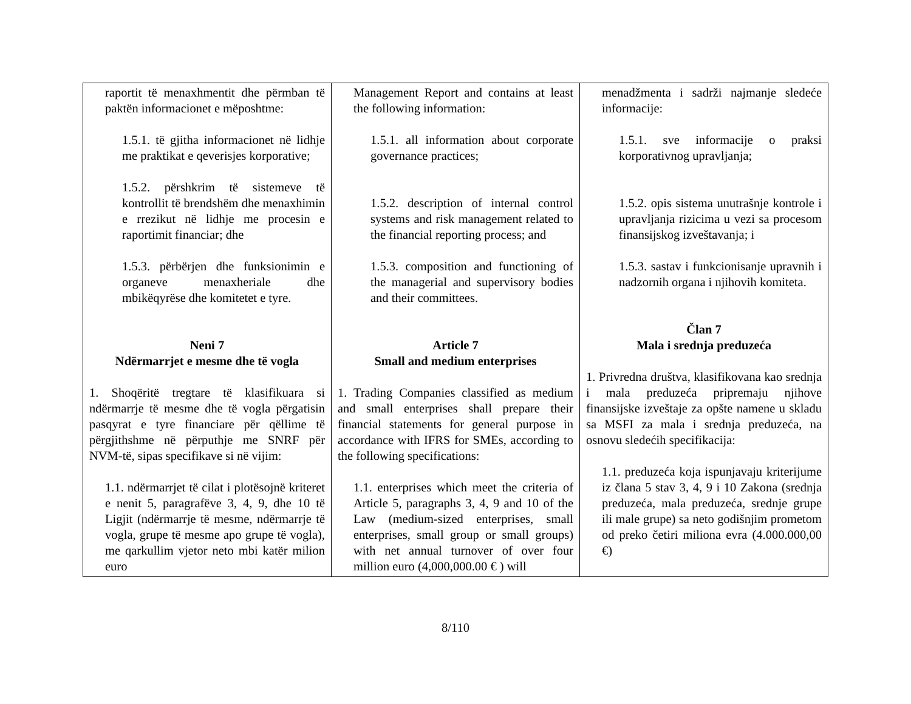| raportit të menaxhmentit dhe përmban të paktën informacionet e mëposhtme: 1.5.1. të gjitha informacionet në lidhje me praktikat e qeverisjes korporative; 1.5.2. përshkrim të sistemeve të kontrollit të brendshëm dhe menaxhimin e rrezikut në lidhje me procesin e raportimit financiar; dhe 1.5.3. përbërjen dhe funksionimin e organeve menaxheriale dhe mbikëqyrëse dhe komitetet e tyre. Neni 7 Ndërmarrjet e mesme dhe të vogla 1. Shoqëritë tregtare të klasifikuara si ndërmarrje të mesme dhe të vogla përgatisin pasqyrat e tyre financiare për qëllime të përgjithshme në përputhje me SNRF për NVM-të, sipas specifikave si në vijim: 1.1. ndërmarrjet të cilat i plotësojnë kriteret e nenit 5, paragrafëve 3, 4, 9, dhe 10 të Ligjit (ndërmarrje të mesme, ndërmarrje të vogla, grupe të mesme apo grupe të vogla), me qarkullim vjetor neto mbi katër milion euro | Management Report and contains at least the following information: 1.5.1. all information about corporate governance practices; 1.5.2. description of internal control systems and risk management related to the financial reporting process; and 1.5.3. composition and functioning of the managerial and supervisory bodies and their committees. Article 7 Small and medium enterprises 1. Trading Companies classified as medium and small enterprises shall prepare their financial statements for general purpose in accordance with IFRS for SMEs, according to the following specifications: 1.1. enterprises which meet the criteria of Article 5, paragraphs 3, 4, 9 and 10 of the Law (medium-sized enterprises, small enterprises, small group or small groups) with net annual turnover of over four million euro (4,000,000.00 € ) will | menadžmenta i sadrži najmanje sledeće informacije: 1.5.1. sve informacije o praksi korporativnog upravljanja; 1.5.2. opis sistema unutrašnje kontrole i upravljanja rizicima u vezi sa procesom finansijskog izveštavanja; i 1.5.3. sastav i funkcionisanje upravnih i nadzornih organa i njihovih komiteta. Član 7 Mala i srednja preduzeća 1. Privredna društva, klasifikovana kao srednja i mala preduzeća pripremaju njihove finansijske izveštaje za opšte namene u skladu sa MSFI za mala i srednja preduzeća, na osnovu sledećih specifikacija: 1.1. preduzeća koja ispunjavaju kriterijume iz člana 5 stav 3, 4, 9 i 10 Zakona (srednja preduzeća, mala preduzeća, srednje grupe ili male grupe) sa neto godišnjim prometom od preko četiri miliona evra (4.000.000,00 €) |
8/110